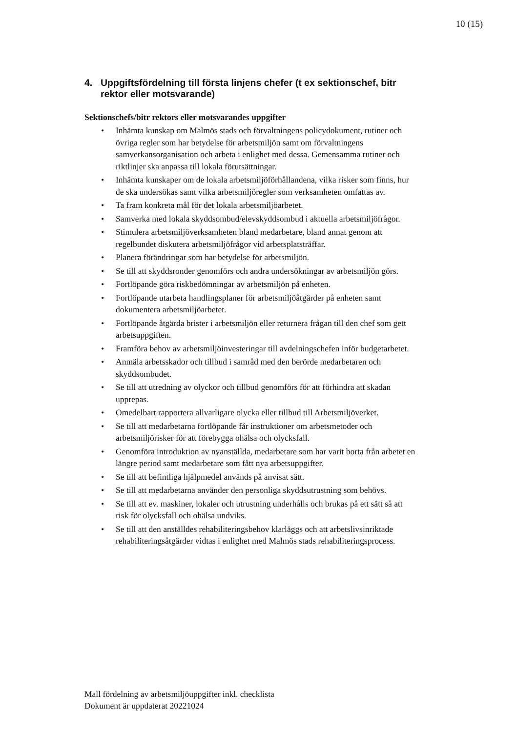10 (15)
4. Uppgiftsfördelning till första linjens chefer (t ex sektionschef, bitr rektor eller motsvarande)
Sektionschefs/bitr rektors eller motsvarandes uppgifter
• Inhämta kunskap om Malmös stads och förvaltningens policydokument, rutiner och övriga regler som har betydelse för arbetsmiljön samt om förvaltningens samverkansorganisation och arbeta i enlighet med dessa. Gemensamma rutiner och riktlinjer ska anpassa till lokala förutsättningar.
• Inhämta kunskaper om de lokala arbetsmiljöförhållandena, vilka risker som finns, hur de ska undersökas samt vilka arbetsmiljöregler som verksamheten omfattas av.
• Ta fram konkreta mål för det lokala arbetsmiljöarbetet.
• Samverka med lokala skyddsombud/elevskyddsombud i aktuella arbetsmiljöfrågor.
• Stimulera arbetsmiljöverksamheten bland medarbetare, bland annat genom att regelbundet diskutera arbetsmiljöfrågor vid arbetsplatsträffar.
• Planera förändringar som har betydelse för arbetsmiljön.
• Se till att skyddsronder genomförs och andra undersökningar av arbetsmiljön görs.
• Fortlöpande göra riskbedömningar av arbetsmiljön på enheten.
• Fortlöpande utarbeta handlingsplaner för arbetsmiljöåtgärder på enheten samt dokumentera arbetsmiljöarbetet.
• Fortlöpande åtgärda brister i arbetsmiljön eller returnera frågan till den chef som gett arbetsuppgiften.
• Framföra behov av arbetsmiljöinvesteringar till avdelningschefen inför budgetarbetet.
• Anmäla arbetsskador och tillbud i samråd med den berörde medarbetaren och skyddsombudet.
• Se till att utredning av olyckor och tillbud genomförs för att förhindra att skadan upprepas.
• Omedelbart rapportera allvarligare olycka eller tillbud till Arbetsmiljöverket.
• Se till att medarbetarna fortlöpande får instruktioner om arbetsmetoder och arbetsmiljörisker för att förebygga ohälsa och olycksfall.
• Genomföra introduktion av nyanställda, medarbetare som har varit borta från arbetet en längre period samt medarbetare som fått nya arbetsuppgifter.
• Se till att befintliga hjälpmedel används på anvisat sätt.
• Se till att medarbetarna använder den personliga skyddsutrustning som behövs.
• Se till att ev. maskiner, lokaler och utrustning underhålls och brukas på ett sätt så att risk för olycksfall och ohälsa undviks.
• Se till att den anställdes rehabiliteringsbehov klarläggs och att arbetslivsinriktade rehabiliteringsåtgärder vidtas i enlighet med Malmös stads rehabiliteringsprocess.
Mall fördelning av arbetsmiljöuppgifter inkl. checklista
Dokument är uppdaterat 20221024